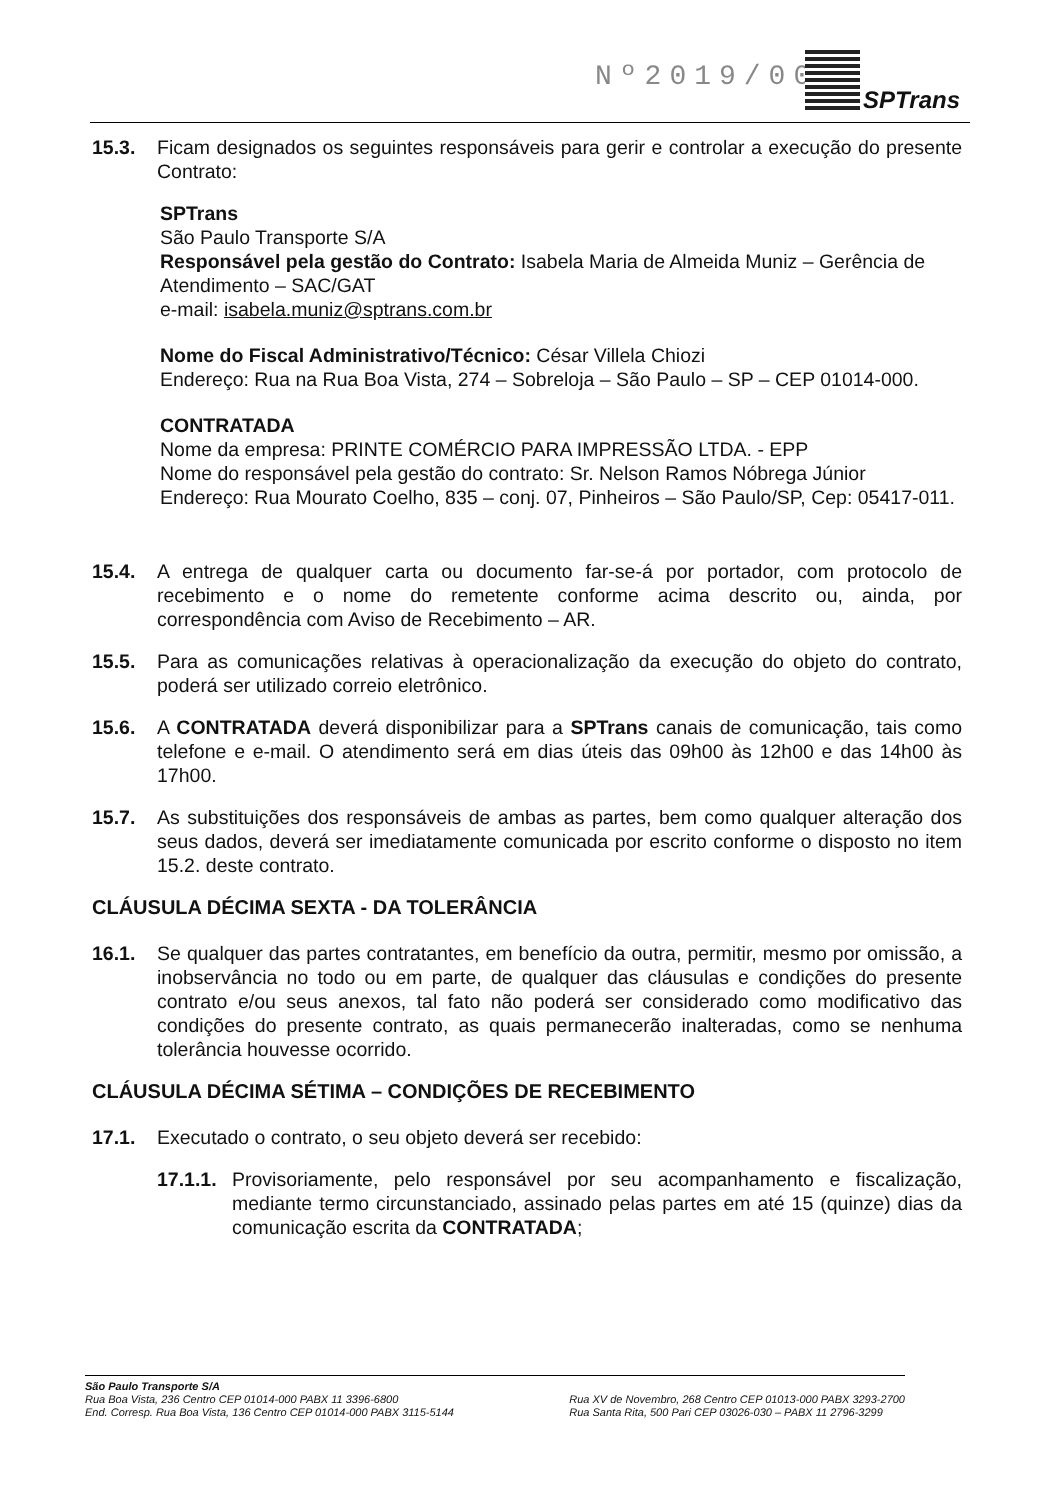Nº2019/0049
SPTrans
15.3. Ficam designados os seguintes responsáveis para gerir e controlar a execução do presente Contrato:
SPTrans
São Paulo Transporte S/A
Responsável pela gestão do Contrato: Isabela Maria de Almeida Muniz – Gerência de Atendimento – SAC/GAT
e-mail: isabela.muniz@sptrans.com.br
Nome do Fiscal Administrativo/Técnico: César Villela Chiozi
Endereço: Rua na Rua Boa Vista, 274 – Sobreloja – São Paulo – SP – CEP 01014-000.
CONTRATADA
Nome da empresa: PRINTE COMÉRCIO PARA IMPRESSÃO LTDA. - EPP
Nome do responsável pela gestão do contrato: Sr. Nelson Ramos Nóbrega Júnior
Endereço: Rua Mourato Coelho, 835 – conj. 07, Pinheiros – São Paulo/SP, Cep: 05417-011.
15.4. A entrega de qualquer carta ou documento far-se-á por portador, com protocolo de recebimento e o nome do remetente conforme acima descrito ou, ainda, por correspondência com Aviso de Recebimento – AR.
15.5. Para as comunicações relativas à operacionalização da execução do objeto do contrato, poderá ser utilizado correio eletrônico.
15.6. A CONTRATADA deverá disponibilizar para a SPTrans canais de comunicação, tais como telefone e e-mail. O atendimento será em dias úteis das 09h00 às 12h00 e das 14h00 às 17h00.
15.7. As substituições dos responsáveis de ambas as partes, bem como qualquer alteração dos seus dados, deverá ser imediatamente comunicada por escrito conforme o disposto no item 15.2. deste contrato.
CLÁUSULA DÉCIMA SEXTA - DA TOLERÂNCIA
16.1. Se qualquer das partes contratantes, em benefício da outra, permitir, mesmo por omissão, a inobservância no todo ou em parte, de qualquer das cláusulas e condições do presente contrato e/ou seus anexos, tal fato não poderá ser considerado como modificativo das condições do presente contrato, as quais permanecerão inalteradas, como se nenhuma tolerância houvesse ocorrido.
CLÁUSULA DÉCIMA SÉTIMA – CONDIÇÕES DE RECEBIMENTO
17.1. Executado o contrato, o seu objeto deverá ser recebido:
17.1.1. Provisoriamente, pelo responsável por seu acompanhamento e fiscalização, mediante termo circunstanciado, assinado pelas partes em até 15 (quinze) dias da comunicação escrita da CONTRATADA;
São Paulo Transporte S/A
Rua Boa Vista, 236 Centro CEP 01014-000 PABX 11 3396-6800
End. Corresp. Rua Boa Vista, 136 Centro CEP 01014-000 PABX 3115-5144
Rua XV de Novembro, 268 Centro CEP 01013-000 PABX 3293-2700
Rua Santa Rita, 500 Pari CEP 03026-030 – PABX 11 2796-3299